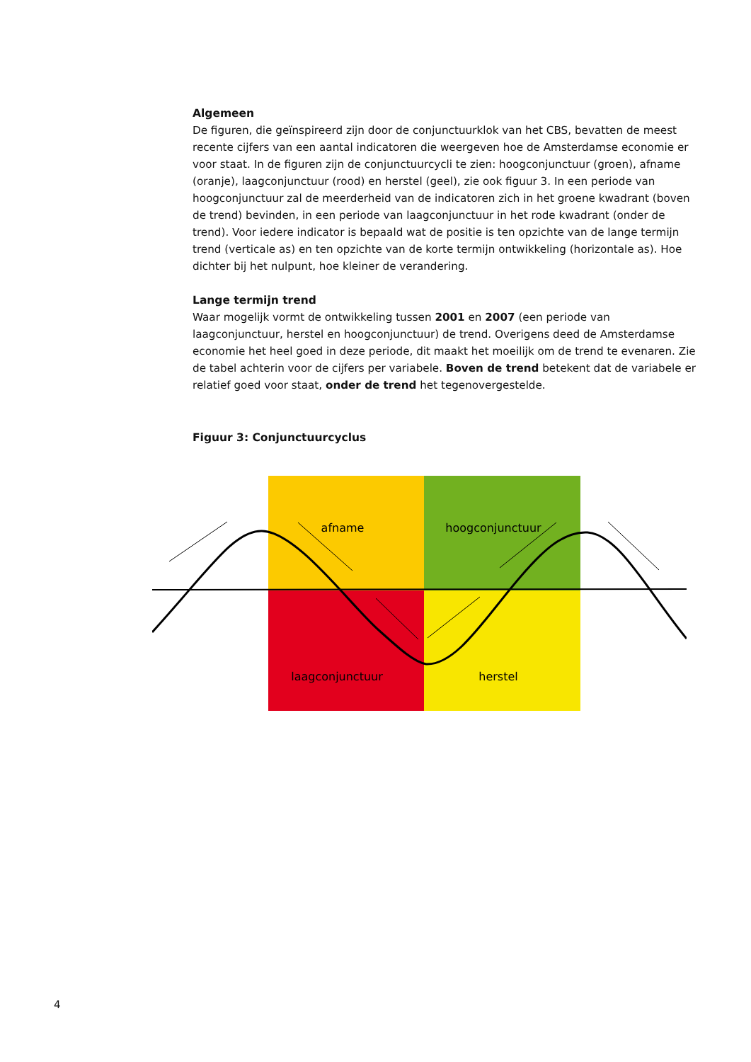Algemeen
De figuren, die geïnspireerd zijn door de conjunctuurklok van het CBS, bevatten de meest recente cijfers van een aantal indicatoren die weergeven hoe de Amsterdamse economie er voor staat. In de figuren zijn de conjunctuurcycli te zien: hoogconjunctuur (groen), afname (oranje), laagconjunctuur (rood) en herstel (geel), zie ook figuur 3. In een periode van hoogconjunctuur zal de meerderheid van de indicatoren zich in het groene kwadrant (boven de trend) bevinden, in een periode van laagconjunctuur in het rode kwadrant (onder de trend). Voor iedere indicator is bepaald wat de positie is ten opzichte van de lange termijn trend (verticale as) en ten opzichte van de korte termijn ontwikkeling (horizontale as). Hoe dichter bij het nulpunt, hoe kleiner de verandering.
Lange termijn trend
Waar mogelijk vormt de ontwikkeling tussen 2001 en 2007 (een periode van laagconjunctuur, herstel en hoogconjunctuur) de trend. Overigens deed de Amsterdamse economie het heel goed in deze periode, dit maakt het moeilijk om de trend te evenaren. Zie de tabel achterin voor de cijfers per variabele. Boven de trend betekent dat de variabele er relatief goed voor staat, onder de trend het tegenovergestelde.
Figuur 3: Conjunctuurcyclus
afname
hoogconjunctuur
laagconjunctuur
herstel
4